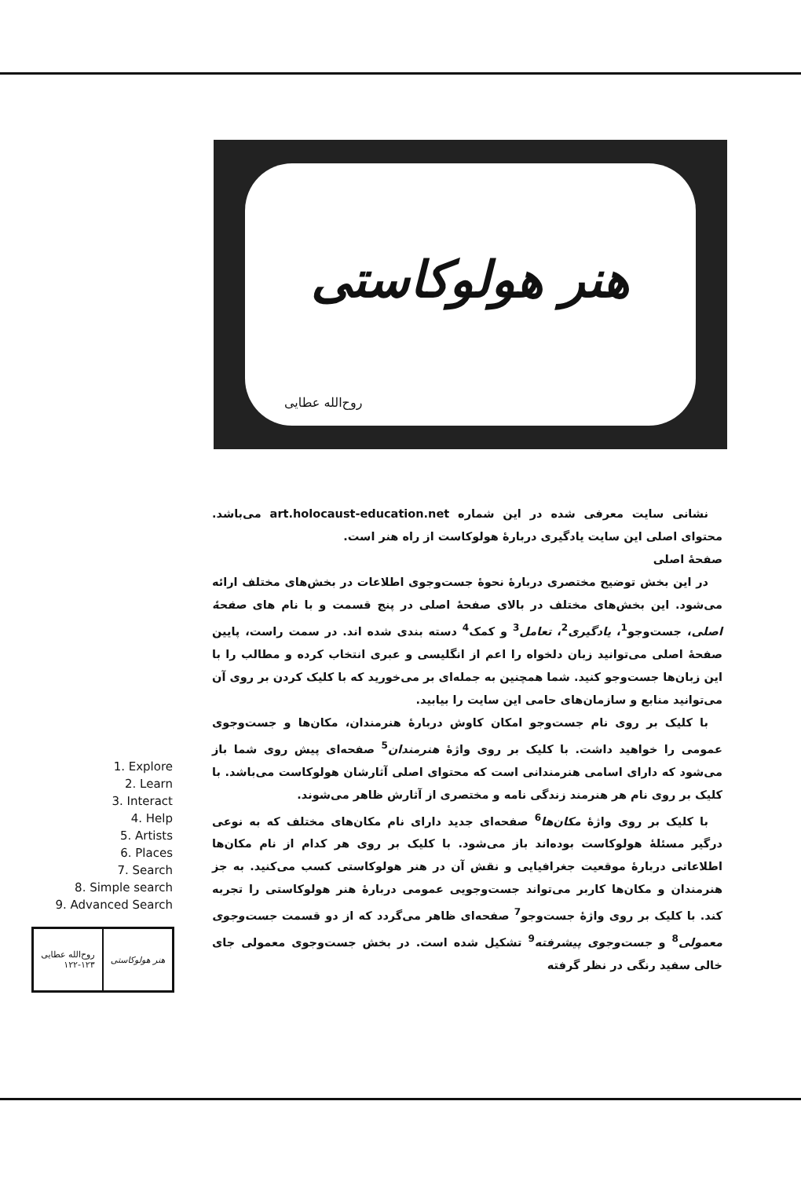هنر هولوکاستی
روح‌الله عطایی
نشانی سایت معرفی شده در این شماره art.holocaust-education.net می‌باشد. محتوای اصلی این سایت یادگیری دربارهٔ هولوکاست از راه هنر است.
صفحهٔ اصلی
در این بخش توضیح مختصری دربارهٔ نحوهٔ جست‌وجوی اطلاعات در بخش‌های مختلف ارائه می‌شود. این بخش‌های مختلف در بالای صفحهٔ اصلی در پنج قسمت و با نام های صفحهٔ اصلی، جست‌وجو<sup>1</sup>، یادگیری<sup>2</sup>، تعامل<sup>3</sup> و کمک<sup>4</sup> دسته بندی شده اند. در سمت راست، پایین صفحهٔ اصلی می‌توانید زبان دلخواه را اعم از انگلیسی و عبری انتخاب کرده و مطالب را با این زبان‌ها جست‌وجو کنید. شما همچنین به جمله‌ای بر می‌خورید که با کلیک کردن بر روی آن می‌توانید منابع و سازمان‌های حامی این سایت را بیابید.
با کلیک بر روی نام جست‌وجو امکان کاوش دربارهٔ هنرمندان، مکان‌ها و جست‌وجوی عمومی را خواهید داشت. با کلیک بر روی واژهٔ هنرمندان<sup>5</sup> صفحه‌ای پیش روی شما باز می‌شود که دارای اسامی هنرمندانی است که محتوای اصلی آثارشان هولوکاست می‌باشد. با کلیک بر روی نام هر هنرمند زندگی نامه و مختصری از آثارش ظاهر می‌شوند.
با کلیک بر روی واژهٔ مکان‌ها<sup>6</sup> صفحه‌ای جدید دارای نام مکان‌های مختلف که به نوعی درگیر مسئلهٔ هولوکاست بوده‌اند باز می‌شود. با کلیک بر روی هر کدام از نام مکان‌ها اطلاعاتی دربارهٔ موقعیت جغرافیایی و نقش آن در هنر هولوکاستی کسب می‌کنید. به جز هنرمندان و مکان‌ها کاربر می‌تواند جست‌وجویی عمومی دربارهٔ هنر هولوکاستی را تجربه کند. با کلیک بر روی واژهٔ جست‌وجو<sup>7</sup> صفحه‌ای ظاهر می‌گردد که از دو قسمت جست‌وجوی معمولی<sup>8</sup> و جست‌وجوی پیشرفته<sup>9</sup> تشکیل شده است. در بخش جست‌وجوی معمولی جای خالی سفید رنگی در نظر گرفته
1. Explore
2. Learn
3. Interact
4. Help
5. Artists
6. Places
7. Search
8. Simple search
9. Advanced Search
هنر هولوکاستی روح‌الله عطایی
۱۲۲-۱۲۳